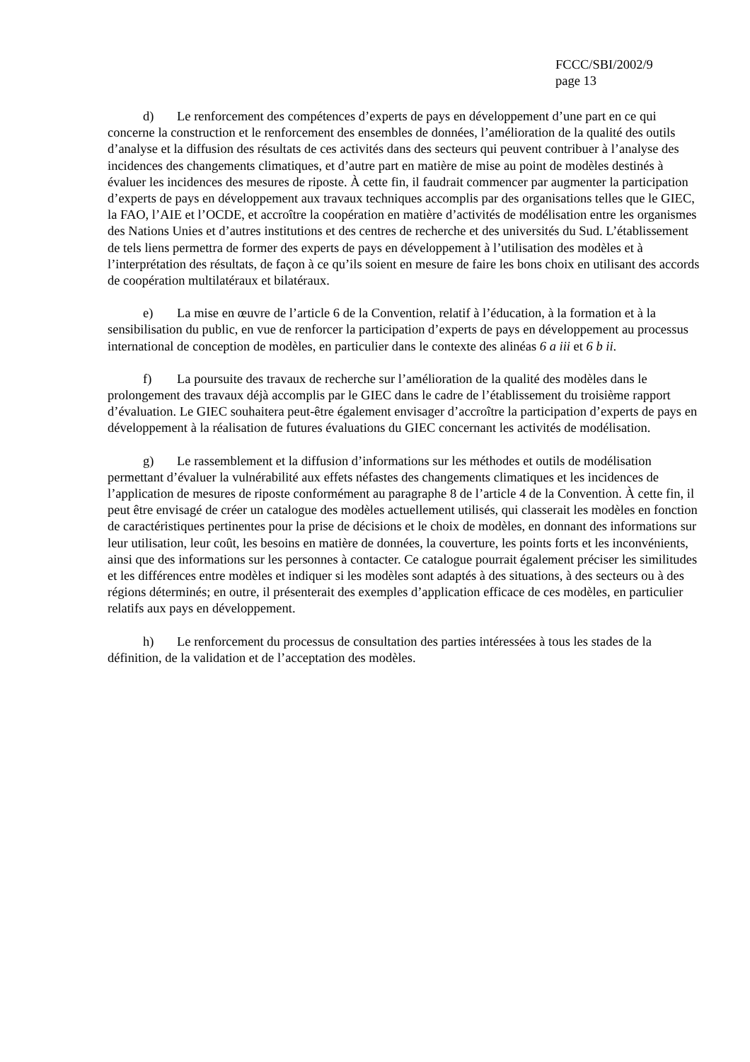FCCC/SBI/2002/9
page 13
d) Le renforcement des compétences d’experts de pays en développement d’une part en ce qui concerne la construction et le renforcement des ensembles de données, l’amélioration de la qualité des outils d’analyse et la diffusion des résultats de ces activités dans des secteurs qui peuvent contribuer à l’analyse des incidences des changements climatiques, et d’autre part en matière de mise au point de modèles destinés à évaluer les incidences des mesures de riposte. À cette fin, il faudrait commencer par augmenter la participation d’experts de pays en développement aux travaux techniques accomplis par des organisations telles que le GIEC, la FAO, l’AIE et l’OCDE, et accroître la coopération en matière d’activités de modélisation entre les organismes des Nations Unies et d’autres institutions et des centres de recherche et des universités du Sud. L’établissement de tels liens permettra de former des experts de pays en développement à l’utilisation des modèles et à l’interprétation des résultats, de façon à ce qu’ils soient en mesure de faire les bons choix en utilisant des accords de coopération multilatéraux et bilatéraux.
e) La mise en œuvre de l’article 6 de la Convention, relatif à l’éducation, à la formation et à la sensibilisation du public, en vue de renforcer la participation d’experts de pays en développement au processus international de conception de modèles, en particulier dans le contexte des alinéas 6 a iii et 6 b ii.
f) La poursuite des travaux de recherche sur l’amélioration de la qualité des modèles dans le prolongement des travaux déjà accomplis par le GIEC dans le cadre de l’établissement du troisième rapport d’évaluation. Le GIEC souhaitera peut-être également envisager d’accroître la participation d’experts de pays en développement à la réalisation de futures évaluations du GIEC concernant les activités de modélisation.
g) Le rassemblement et la diffusion d’informations sur les méthodes et outils de modélisation permettant d’évaluer la vulnérabilité aux effets néfastes des changements climatiques et les incidences de l’application de mesures de riposte conformément au paragraphe 8 de l’article 4 de la Convention. À cette fin, il peut être envisagé de créer un catalogue des modèles actuellement utilisés, qui classerait les modèles en fonction de caractéristiques pertinentes pour la prise de décisions et le choix de modèles, en donnant des informations sur leur utilisation, leur coût, les besoins en matière de données, la couverture, les points forts et les inconvénients, ainsi que des informations sur les personnes à contacter. Ce catalogue pourrait également préciser les similitudes et les différences entre modèles et indiquer si les modèles sont adaptés à des situations, à des secteurs ou à des régions déterminés; en outre, il présenterait des exemples d’application efficace de ces modèles, en particulier relatifs aux pays en développement.
h) Le renforcement du processus de consultation des parties intéressées à tous les stades de la définition, de la validation et de l’acceptation des modèles.